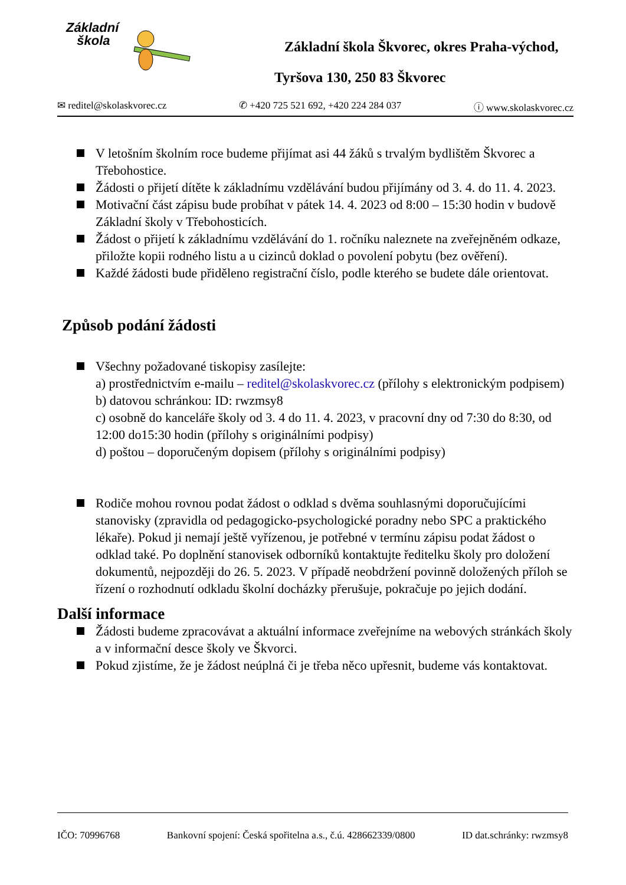Základní
škola
Základní škola Škvorec, okres Praha-východ,
Tyršova 130, 250 83 Škvorec
✉ reditel@skolaskvorec.cz ✆ +420 725 521 692, +420 224 284 037 ⓘ www.skolaskvorec.cz
V letošním školním roce budeme přijímat asi 44 žáků s trvalým bydlištěm Škvorec a Třebohostice.
Žádosti o přijetí dítěte k základnímu vzdělávání budou přijímány od 3. 4. do 11. 4. 2023.
Motivační část zápisu bude probíhat v pátek 14. 4. 2023 od 8:00 – 15:30 hodin v budově Základní školy v Třebohosticích.
Žádost o přijetí k základnímu vzdělávání do 1. ročníku naleznete na zveřejněném odkaze, přiložte kopii rodného listu a u cizinců doklad o povolení pobytu (bez ověření).
Každé žádosti bude přiděleno registrační číslo, podle kterého se budete dále orientovat.
Způsob podání žádosti
Všechny požadované tiskopisy zasílejte:
a) prostřednictvím e-mailu – reditel@skolaskvorec.cz (přílohy s elektronickým podpisem)
b) datovou schránkou: ID: rwzmsy8
c) osobně do kanceláře školy od 3. 4 do 11. 4. 2023, v pracovní dny od 7:30 do 8:30, od 12:00 do15:30 hodin (přílohy s originálními podpisy)
d) poštou – doporučeným dopisem (přílohy s originálními podpisy)
Rodiče mohou rovnou podat žádost o odklad s dvěma souhlasnými doporučujícími stanovisky (zpravidla od pedagogicko-psychologické poradny nebo SPC a praktického lékaře). Pokud ji nemají ještě vyřízenou, je potřebné v termínu zápisu podat žádost o odklad také. Po doplnění stanovisek odborníků kontaktujte ředitelku školy pro doložení dokumentů, nejpozději do 26. 5. 2023. V případě neobdržení povinně doložených příloh se řízení o rozhodnutí odkladu školní docházky přerušuje, pokračuje po jejich dodání.
Další informace
Žádosti budeme zpracovávat a aktuální informace zveřejníme na webových stránkách školy a v informační desce školy ve Škvorci.
Pokud zjistíme, že je žádost neúplná či je třeba něco upřesnit, budeme vás kontaktovat.
IČO: 70996768 Bankovní spojení: Česká spořitelna a.s., č.ú. 428662339/0800 ID dat.schránky: rwzmsy8